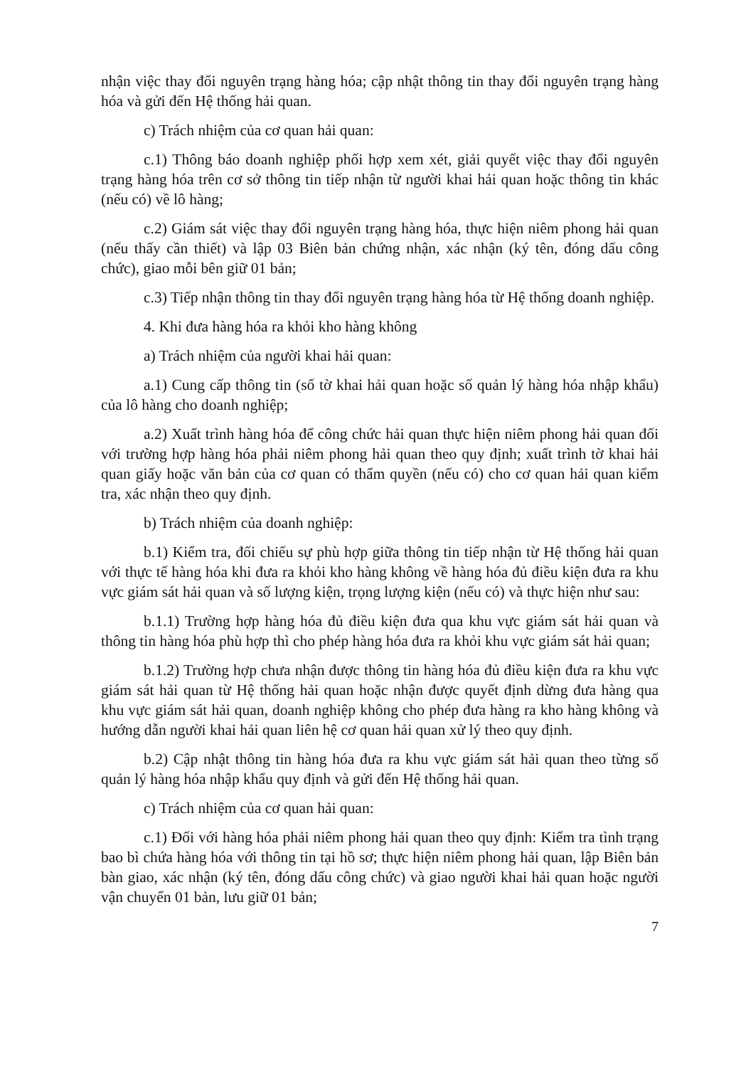nhận việc thay đổi nguyên trạng hàng hóa; cập nhật thông tin thay đổi nguyên trạng hàng hóa và gửi đến Hệ thống hải quan.
c) Trách nhiệm của cơ quan hải quan:
c.1) Thông báo doanh nghiệp phối hợp xem xét, giải quyết việc thay đổi nguyên trạng hàng hóa trên cơ sở thông tin tiếp nhận từ người khai hải quan hoặc thông tin khác (nếu có) về lô hàng;
c.2) Giám sát việc thay đổi nguyên trạng hàng hóa, thực hiện niêm phong hải quan (nếu thấy cần thiết) và lập 03 Biên bản chứng nhận, xác nhận (ký tên, đóng dấu công chức), giao mỗi bên giữ 01 bản;
c.3) Tiếp nhận thông tin thay đổi nguyên trạng hàng hóa từ Hệ thống doanh nghiệp.
4. Khi đưa hàng hóa ra khỏi kho hàng không
a) Trách nhiệm của người khai hải quan:
a.1) Cung cấp thông tin (số tờ khai hải quan hoặc số quản lý hàng hóa nhập khẩu) của lô hàng cho doanh nghiệp;
a.2) Xuất trình hàng hóa để công chức hải quan thực hiện niêm phong hải quan đối với trường hợp hàng hóa phải niêm phong hải quan theo quy định; xuất trình tờ khai hải quan giấy hoặc văn bản của cơ quan có thẩm quyền (nếu có) cho cơ quan hải quan kiểm tra, xác nhận theo quy định.
b) Trách nhiệm của doanh nghiệp:
b.1) Kiểm tra, đối chiếu sự phù hợp giữa thông tin tiếp nhận từ Hệ thống hải quan với thực tế hàng hóa khi đưa ra khỏi kho hàng không về hàng hóa đủ điều kiện đưa ra khu vực giám sát hải quan và số lượng kiện, trọng lượng kiện (nếu có) và thực hiện như sau:
b.1.1) Trường hợp hàng hóa đủ điều kiện đưa qua khu vực giám sát hải quan và thông tin hàng hóa phù hợp thì cho phép hàng hóa đưa ra khỏi khu vực giám sát hải quan;
b.1.2) Trường hợp chưa nhận được thông tin hàng hóa đủ điều kiện đưa ra khu vực giám sát hải quan từ Hệ thống hải quan hoặc nhận được quyết định dừng đưa hàng qua khu vực giám sát hải quan, doanh nghiệp không cho phép đưa hàng ra kho hàng không và hướng dẫn người khai hải quan liên hệ cơ quan hải quan xử lý theo quy định.
b.2) Cập nhật thông tin hàng hóa đưa ra khu vực giám sát hải quan theo từng số quản lý hàng hóa nhập khẩu quy định và gửi đến Hệ thống hải quan.
c) Trách nhiệm của cơ quan hải quan:
c.1) Đối với hàng hóa phải niêm phong hải quan theo quy định: Kiểm tra tình trạng bao bì chứa hàng hóa với thông tin tại hồ sơ; thực hiện niêm phong hải quan, lập Biên bản bàn giao, xác nhận (ký tên, đóng dấu công chức) và giao người khai hải quan hoặc người vận chuyển 01 bản, lưu giữ 01 bản;
7